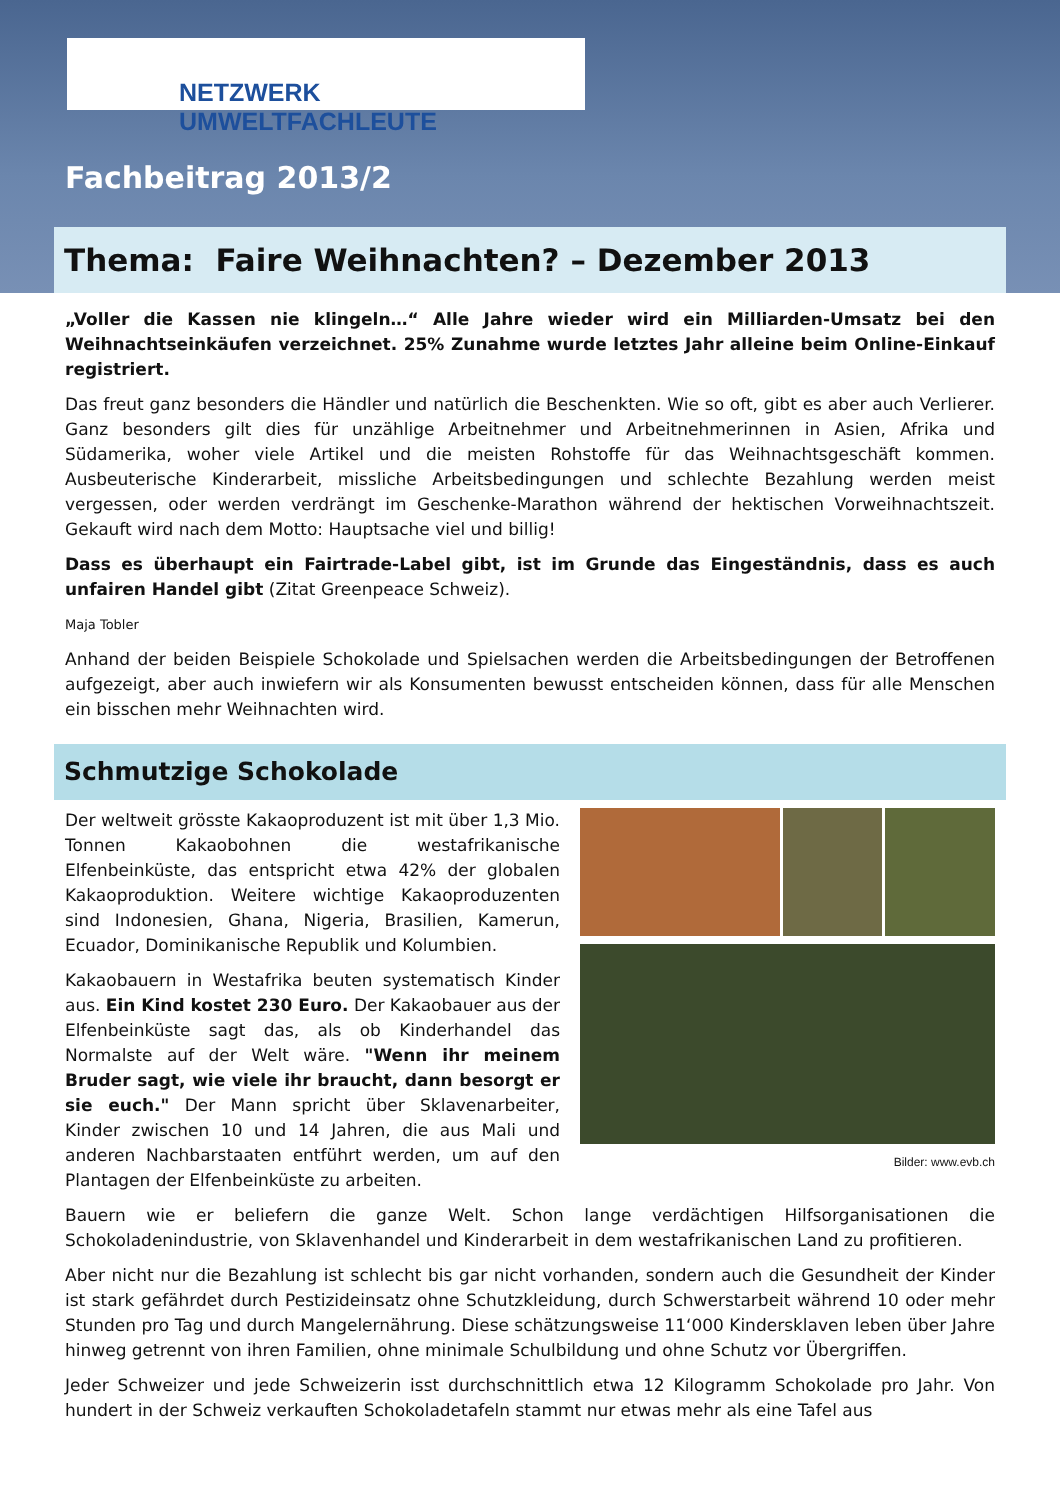NETZWERK UMWELTFACHLEUTE
Fachbeitrag 2013/2
Thema: Faire Weihnachten? – Dezember 2013
„Voller die Kassen nie klingeln…“ Alle Jahre wieder wird ein Milliarden-Umsatz bei den Weihnachtseinkäufen verzeichnet. 25% Zunahme wurde letztes Jahr alleine beim Online-Einkauf registriert.
Das freut ganz besonders die Händler und natürlich die Beschenkten. Wie so oft, gibt es aber auch Verlierer. Ganz besonders gilt dies für unzählige Arbeitnehmer und Arbeitnehmerinnen in Asien, Afrika und Südamerika, woher viele Artikel und die meisten Rohstoffe für das Weihnachtsgeschäft kommen. Ausbeuterische Kinderarbeit, missliche Arbeitsbedingungen und schlechte Bezahlung werden meist vergessen, oder werden verdrängt im Geschenke-Marathon während der hektischen Vorweihnachtszeit. Gekauft wird nach dem Motto: Hauptsache viel und billig!
Dass es überhaupt ein Fairtrade-Label gibt, ist im Grunde das Eingeständnis, dass es auch unfairen Handel gibt (Zitat Greenpeace Schweiz).
Maja Tobler
Anhand der beiden Beispiele Schokolade und Spielsachen werden die Arbeitsbedingungen der Betroffenen aufgezeigt, aber auch inwiefern wir als Konsumenten bewusst entscheiden können, dass für alle Menschen ein bisschen mehr Weihnachten wird.
Schmutzige Schokolade
Der weltweit grösste Kakaoproduzent ist mit über 1,3 Mio. Tonnen Kakaobohnen die westafrikanische Elfenbeinküste, das entspricht etwa 42% der globalen Kakaoproduktion. Weitere wichtige Kakaoproduzenten sind Indonesien, Ghana, Nigeria, Brasilien, Kamerun, Ecuador, Dominikanische Republik und Kolumbien.
Kakaobauern in Westafrika beuten systematisch Kinder aus. Ein Kind kostet 230 Euro. Der Kakaobauer aus der Elfenbeinküste sagt das, als ob Kinderhandel das Normalste auf der Welt wäre. "Wenn ihr meinem Bruder sagt, wie viele ihr braucht, dann besorgt er sie euch." Der Mann spricht über Sklavenarbeiter, Kinder zwischen 10 und 14 Jahren, die aus Mali und anderen Nachbarstaaten entführt werden, um auf den Plantagen der Elfenbeinküste zu arbeiten.
Bilder: www.evb.ch
Bauern wie er beliefern die ganze Welt. Schon lange verdächtigen Hilfsorganisationen die Schokoladenindustrie, von Sklavenhandel und Kinderarbeit in dem westafrikanischen Land zu profitieren.
Aber nicht nur die Bezahlung ist schlecht bis gar nicht vorhanden, sondern auch die Gesundheit der Kinder ist stark gefährdet durch Pestizideinsatz ohne Schutzkleidung, durch Schwerstarbeit während 10 oder mehr Stunden pro Tag und durch Mangelernährung. Diese schätzungsweise 11‘000 Kindersklaven leben über Jahre hinweg getrennt von ihren Familien, ohne minimale Schulbildung und ohne Schutz vor Übergriffen.
Jeder Schweizer und jede Schweizerin isst durchschnittlich etwa 12 Kilogramm Schokolade pro Jahr. Von hundert in der Schweiz verkauften Schokoladetafeln stammt nur etwas mehr als eine Tafel aus